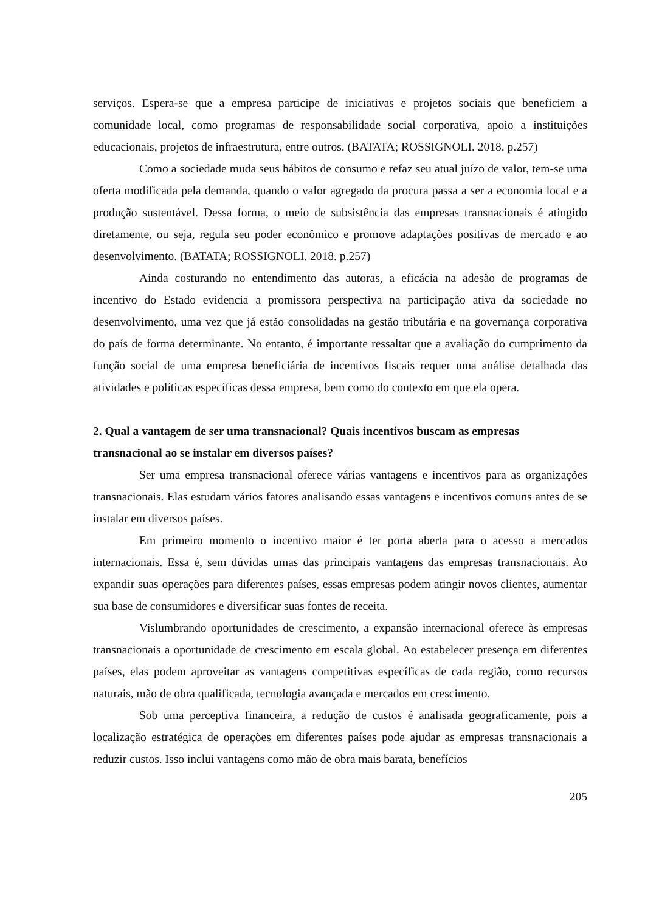serviços. Espera-se que a empresa participe de iniciativas e projetos sociais que beneficiem a comunidade local, como programas de responsabilidade social corporativa, apoio a instituições educacionais, projetos de infraestrutura, entre outros. (BATATA; ROSSIGNOLI. 2018. p.257)
Como a sociedade muda seus hábitos de consumo e refaz seu atual juízo de valor, tem-se uma oferta modificada pela demanda, quando o valor agregado da procura passa a ser a economia local e a produção sustentável. Dessa forma, o meio de subsistência das empresas transnacionais é atingido diretamente, ou seja, regula seu poder econômico e promove adaptações positivas de mercado e ao desenvolvimento. (BATATA; ROSSIGNOLI. 2018. p.257)
Ainda costurando no entendimento das autoras, a eficácia na adesão de programas de incentivo do Estado evidencia a promissora perspectiva na participação ativa da sociedade no desenvolvimento, uma vez que já estão consolidadas na gestão tributária e na governança corporativa do país de forma determinante. No entanto, é importante ressaltar que a avaliação do cumprimento da função social de uma empresa beneficiária de incentivos fiscais requer uma análise detalhada das atividades e políticas específicas dessa empresa, bem como do contexto em que ela opera.
2. Qual a vantagem de ser uma transnacional? Quais incentivos buscam as empresas transnacional ao se instalar em diversos países?
Ser uma empresa transnacional oferece várias vantagens e incentivos para as organizações transnacionais. Elas estudam vários fatores analisando essas vantagens e incentivos comuns antes de se instalar em diversos países.
Em primeiro momento o incentivo maior é ter porta aberta para o acesso a mercados internacionais. Essa é, sem dúvidas umas das principais vantagens das empresas transnacionais. Ao expandir suas operações para diferentes países, essas empresas podem atingir novos clientes, aumentar sua base de consumidores e diversificar suas fontes de receita.
Vislumbrando oportunidades de crescimento, a expansão internacional oferece às empresas transnacionais a oportunidade de crescimento em escala global. Ao estabelecer presença em diferentes países, elas podem aproveitar as vantagens competitivas específicas de cada região, como recursos naturais, mão de obra qualificada, tecnologia avançada e mercados em crescimento.
Sob uma perceptiva financeira, a redução de custos é analisada geograficamente, pois a localização estratégica de operações em diferentes países pode ajudar as empresas transnacionais a reduzir custos. Isso inclui vantagens como mão de obra mais barata, benefícios
205